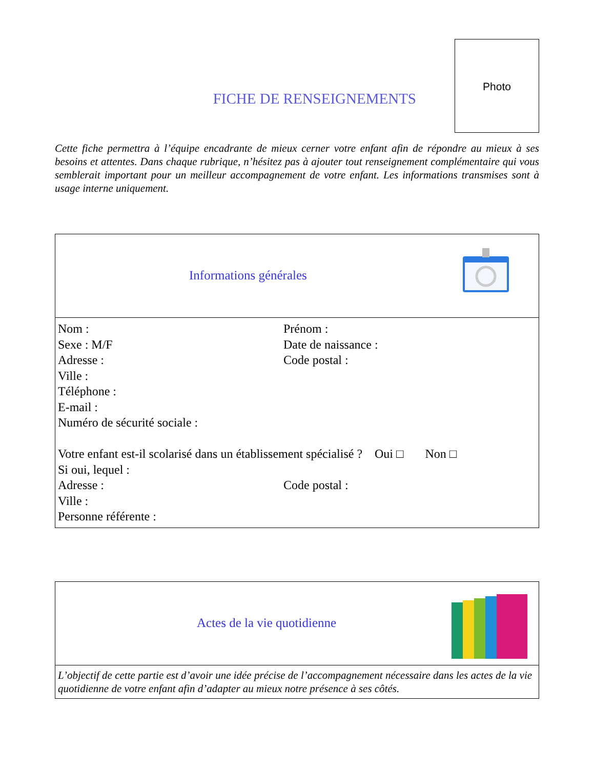FICHE DE RENSEIGNEMENTS
Photo
Cette fiche permettra à l’équipe encadrante de mieux cerner votre enfant afin de répondre au mieux à ses besoins et attentes. Dans chaque rubrique, n’hésitez pas à ajouter tout renseignement complémentaire qui vous semblerait important pour un meilleur accompagnement de votre enfant. Les informations transmises sont à usage interne uniquement.
| Informations générales |
| Nom : Prénom : Sexe : M/F Date de naissance : Adresse : Code postal : Ville : Téléphone : E-mail : Numéro de sécurité sociale : Votre enfant est-il scolarisé dans un établissement spécialisé ? Oui □ Non □ Si oui, lequel : Adresse : Code postal : Ville : Personne référente : |
| Actes de la vie quotidienne |
| L’objectif de cette partie est d’avoir une idée précise de l’accompagnement nécessaire dans les actes de la vie quotidienne de votre enfant afin d’adapter au mieux notre présence à ses côtés. |